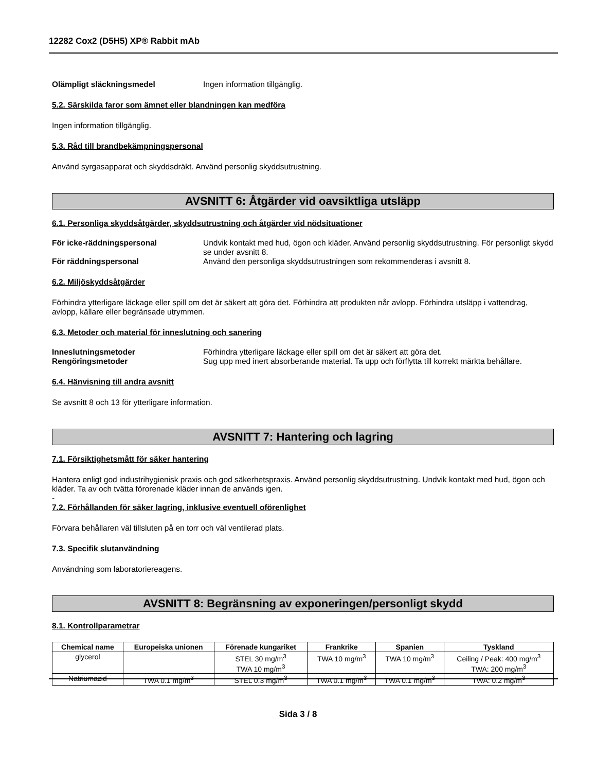12282 Cox2 (D5H5) XP® Rabbit mAb
Olämpligt släckningsmedel Ingen information tillgänglig.
5.2. Särskilda faror som ämnet eller blandningen kan medföra
Ingen information tillgänglig.
5.3. Råd till brandbekämpningspersonal
Använd syrgasapparat och skyddsdräkt. Använd personlig skyddsutrustning.
AVSNITT 6: Åtgärder vid oavsiktliga utsläpp
6.1. Personliga skyddsåtgärder, skyddsutrustning och åtgärder vid nödsituationer
För icke-räddningspersonal Undvik kontakt med hud, ögon och kläder. Använd personlig skyddsutrustning. För personligt skydd se under avsnitt 8.
För räddningspersonal Använd den personliga skyddsutrustningen som rekommenderas i avsnitt 8.
6.2. Miljöskyddsåtgärder
Förhindra ytterligare läckage eller spill om det är säkert att göra det. Förhindra att produkten når avlopp. Förhindra utsläpp i vattendrag, avlopp, källare eller begränsade utrymmen.
6.3. Metoder och material för inneslutning och sanering
Inneslutningsmetoder Förhindra ytterligare läckage eller spill om det är säkert att göra det.
Rengöringsmetoder Sug upp med inert absorberande material. Ta upp och förflytta till korrekt märkta behållare.
6.4. Hänvisning till andra avsnitt
Se avsnitt 8 och 13 för ytterligare information.
AVSNITT 7: Hantering och lagring
7.1. Försiktighetsmått för säker hantering
Hantera enligt god industrihygienisk praxis och god säkerhetspraxis. Använd personlig skyddsutrustning. Undvik kontakt med hud, ögon och kläder. Ta av och tvätta förorenade kläder innan de används igen.
-
7.2. Förhållanden för säker lagring, inklusive eventuell oförenlighet
Förvara behållaren väl tillsluten på en torr och väl ventilerad plats.
7.3. Specifik slutanvändning
Användning som laboratoriereagens.
AVSNITT 8: Begränsning av exponeringen/personligt skydd
8.1. Kontrollparametrar
| Chemical name | Europeiska unionen | Förenade kungariket | Frankrike | Spanien | Tyskland |
| --- | --- | --- | --- | --- | --- |
| glycerol | | STEL 30 mg/m<sup>3</sup> TWA 10 mg/m<sup>3</sup> | TWA 10 mg/m<sup>3</sup> | TWA 10 mg/m<sup>3</sup> | Ceiling / Peak: 400 mg/m<sup>3</sup> TWA: 200 mg/m<sup>3</sup> |
| Natriumazid | TWA 0.1 mg/m<sup>3</sup> | STEL 0.3 mg/m<sup>3</sup> | TWA 0.1 mg/m<sup>3</sup> | TWA 0.1 mg/m<sup>3</sup> | TWA: 0.2 mg/m<sup>3</sup> |
Sida 3 / 8